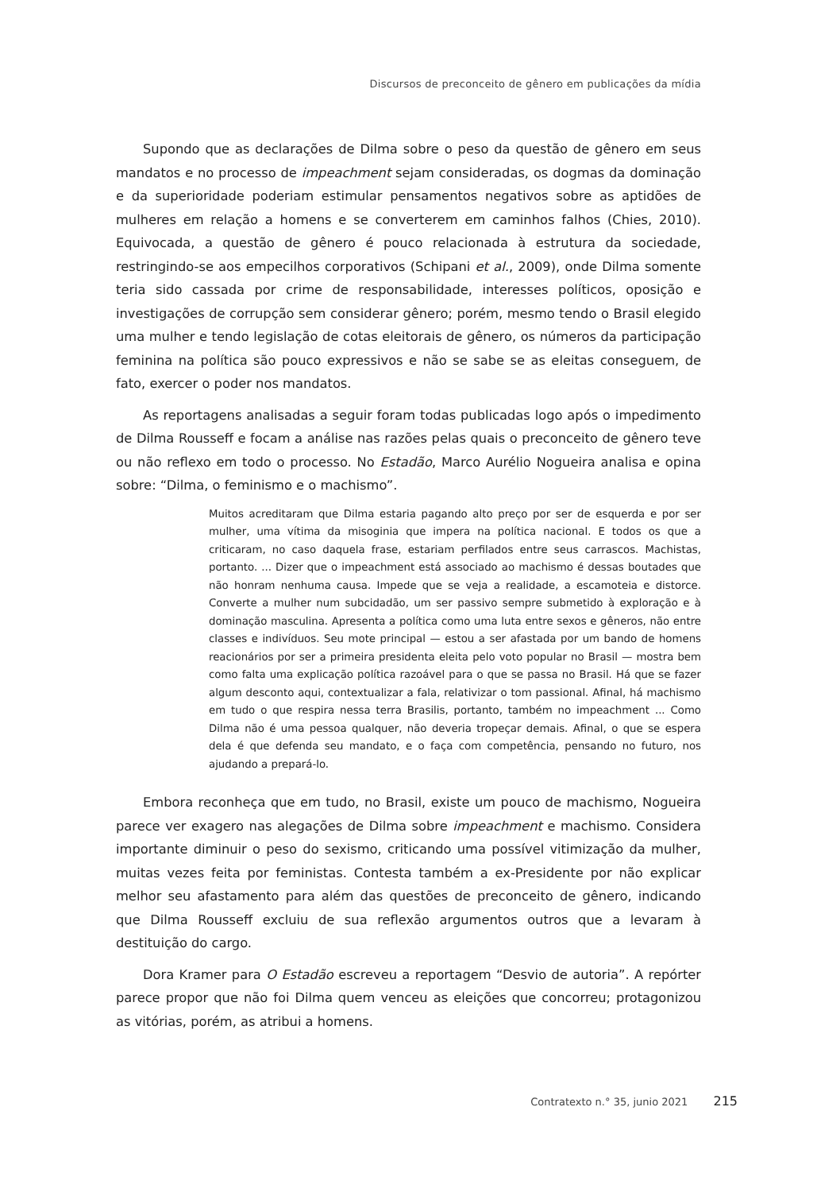Discursos de preconceito de gênero em publicações da mídia
Supondo que as declarações de Dilma sobre o peso da questão de gênero em seus mandatos e no processo de impeachment sejam consideradas, os dogmas da dominação e da superioridade poderiam estimular pensamentos negativos sobre as aptidões de mulheres em relação a homens e se converterem em caminhos falhos (Chies, 2010). Equivocada, a questão de gênero é pouco relacionada à estrutura da sociedade, restringindo-se aos empecilhos corporativos (Schipani et al., 2009), onde Dilma somente teria sido cassada por crime de responsabilidade, interesses políticos, oposição e investigações de corrupção sem considerar gênero; porém, mesmo tendo o Brasil elegido uma mulher e tendo legislação de cotas eleitorais de gênero, os números da participação feminina na política são pouco expressivos e não se sabe se as eleitas conseguem, de fato, exercer o poder nos mandatos.
As reportagens analisadas a seguir foram todas publicadas logo após o impedimento de Dilma Rousseff e focam a análise nas razões pelas quais o preconceito de gênero teve ou não reflexo em todo o processo. No Estadão, Marco Aurélio Nogueira analisa e opina sobre: “Dilma, o feminismo e o machismo”.
Muitos acreditaram que Dilma estaria pagando alto preço por ser de esquerda e por ser mulher, uma vítima da misoginia que impera na política nacional. E todos os que a criticaram, no caso daquela frase, estariam perfilados entre seus carrascos. Machistas, portanto. ... Dizer que o impeachment está associado ao machismo é dessas boutades que não honram nenhuma causa. Impede que se veja a realidade, a escamoteia e distorce. Converte a mulher num subcidadão, um ser passivo sempre submetido à exploração e à dominação masculina. Apresenta a política como uma luta entre sexos e gêneros, não entre classes e indivíduos. Seu mote principal — estou a ser afastada por um bando de homens reacionários por ser a primeira presidenta eleita pelo voto popular no Brasil — mostra bem como falta uma explicação política razoável para o que se passa no Brasil. Há que se fazer algum desconto aqui, contextualizar a fala, relativizar o tom passional. Afinal, há machismo em tudo o que respira nessa terra Brasilis, portanto, também no impeachment ... Como Dilma não é uma pessoa qualquer, não deveria tropeçar demais. Afinal, o que se espera dela é que defenda seu mandato, e o faça com competência, pensando no futuro, nos ajudando a prepará-lo.
Embora reconheça que em tudo, no Brasil, existe um pouco de machismo, Nogueira parece ver exagero nas alegações de Dilma sobre impeachment e machismo. Considera importante diminuir o peso do sexismo, criticando uma possível vitimização da mulher, muitas vezes feita por feministas. Contesta também a ex-Presidente por não explicar melhor seu afastamento para além das questões de preconceito de gênero, indicando que Dilma Rousseff excluiu de sua reflexão argumentos outros que a levaram à destituição do cargo.
Dora Kramer para O Estadão escreveu a reportagem “Desvio de autoria”. A repórter parece propor que não foi Dilma quem venceu as eleições que concorreu; protagonizou as vitórias, porém, as atribui a homens.
Contratexto n.° 35, junio 2021 215